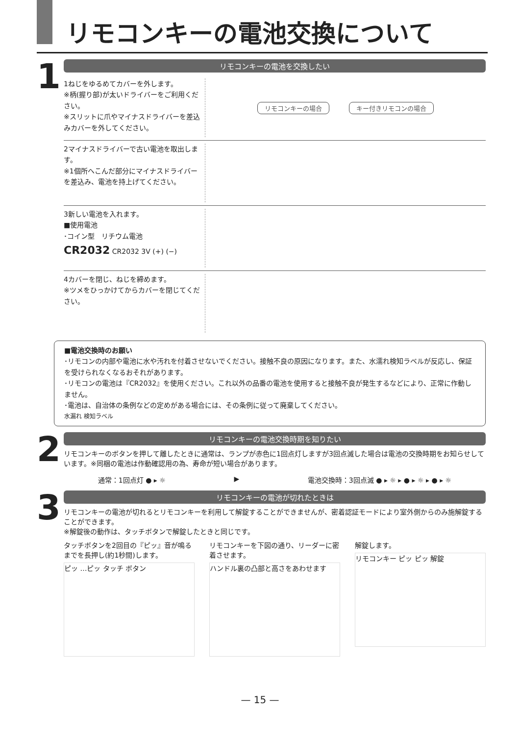リモコンキーの電池交換について
1
リモコンキーの電池を交換したい
1ねじをゆるめてカバーを外します。
※柄(握り部)が太いドライバーをご利用ください。
※スリットに爪やマイナスドライバーを差込みカバーを外してください。
リモコンキーの場合 キー付きリモコンの場合
2マイナスドライバーで古い電池を取出します。
※1個所へこんだ部分にマイナスドライバーを差込み、電池を持上げてください。
3新しい電池を入れます。
■使用電池
･コイン型　リチウム電池
CR2032 CR2032 3V (+) (−)
4カバーを閉じ、ねじを締めます。
※ツメをひっかけてからカバーを閉じてください。
■電池交換時のお願い
･リモコンの内部や電池に水や汚れを付着させないでください。接触不良の原因になります。また、水濡れ検知ラベルが反応し、保証を受けられなくなるおそれがあります。
･リモコンの電池は『CR2032』を使用ください。これ以外の品番の電池を使用すると接触不良が発生するなどにより、正常に作動しません。
･電池は、自治体の条例などの定めがある場合には、その条例に従って廃棄してください。
水漏れ 検知ラベル
2
リモコンキーの電池交換時期を知りたい
リモコンキーのボタンを押して離したときに通常は、ランプが赤色に1回点灯しますが3回点滅した場合は電池の交換時期をお知らせしています。※同梱の電池は作動確認用の為、寿命が短い場合があります。
通常：1回点灯 ● ▸ ☼ ▶ 電池交換時：3回点滅 ● ▸ ☼ ▸ ● ▸ ☼ ▸ ● ▸ ☼
3
リモコンキーの電池が切れたときは
リモコンキーの電池が切れるとリモコンキーを利用して解錠することができませんが、密着認証モードにより室外側からのみ施解錠することができます。
※解錠後の動作は、タッチボタンで解錠したときと同じです。
タッチボタンを2回目の『ピッ』音が鳴るまでを長押し(約1秒間)します。
ピッ …ピッ タッチ ボタン
リモコンキーを下図の通り、リーダーに密着させます。
ハンドル裏の凸部と高さをあわせます
解錠します。
リモコンキー ピッ ピッ 解錠
— 15 —